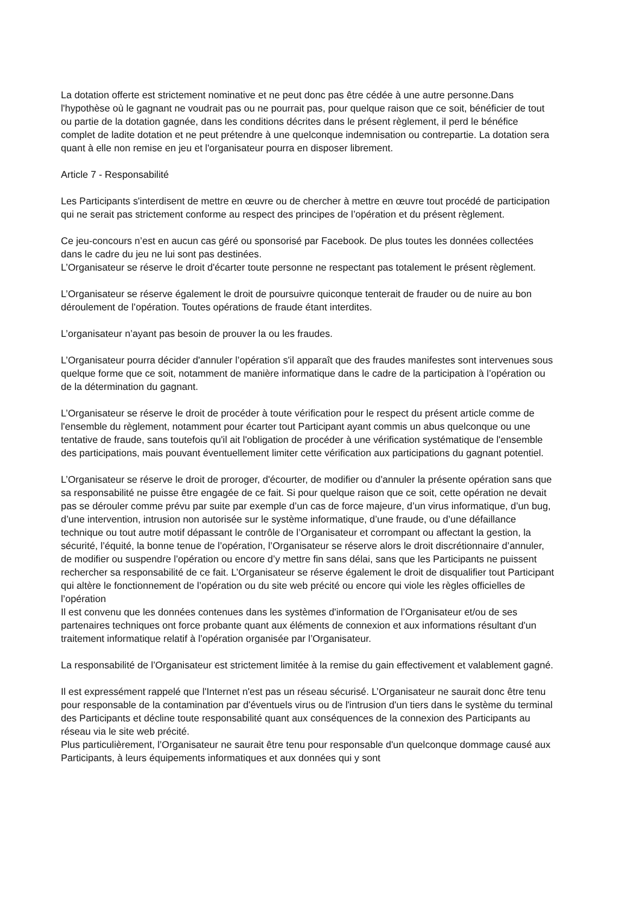La dotation offerte est strictement nominative et ne peut donc pas être cédée à une autre personne.Dans l'hypothèse où le gagnant ne voudrait pas ou ne pourrait pas, pour quelque raison que ce soit, bénéficier de tout ou partie de la dotation gagnée, dans les conditions décrites dans le présent règlement, il perd le bénéfice complet de ladite dotation et ne peut prétendre à une quelconque indemnisation ou contrepartie. La dotation sera quant à elle non remise en jeu et l'organisateur pourra en disposer librement.
Article 7 - Responsabilité
Les Participants s'interdisent de mettre en œuvre ou de chercher à mettre en œuvre tout procédé de participation qui ne serait pas strictement conforme au respect des principes de l’opération et du présent règlement.
Ce jeu-concours n’est en aucun cas géré ou sponsorisé par Facebook. De plus toutes les données collectées dans le cadre du jeu ne lui sont pas destinées.
L’Organisateur se réserve le droit d'écarter toute personne ne respectant pas totalement le présent règlement.
L’Organisateur se réserve également le droit de poursuivre quiconque tenterait de frauder ou de nuire au bon déroulement de l’opération. Toutes opérations de fraude étant interdites.
L’organisateur n’ayant pas besoin de prouver la ou les fraudes.
L’Organisateur pourra décider d'annuler l’opération s'il apparaît que des fraudes manifestes sont intervenues sous quelque forme que ce soit, notamment de manière informatique dans le cadre de la participation à l’opération ou de la détermination du gagnant.
L’Organisateur se réserve le droit de procéder à toute vérification pour le respect du présent article comme de l'ensemble du règlement, notamment pour écarter tout Participant ayant commis un abus quelconque ou une tentative de fraude, sans toutefois qu'il ait l'obligation de procéder à une vérification systématique de l'ensemble des participations, mais pouvant éventuellement limiter cette vérification aux participations du gagnant potentiel.
L’Organisateur se réserve le droit de proroger, d'écourter, de modifier ou d'annuler la présente opération sans que sa responsabilité ne puisse être engagée de ce fait. Si pour quelque raison que ce soit, cette opération ne devait pas se dérouler comme prévu par suite par exemple d’un cas de force majeure, d’un virus informatique, d’un bug, d’une intervention, intrusion non autorisée sur le système informatique, d’une fraude, ou d’une défaillance technique ou tout autre motif dépassant le contrôle de l’Organisateur et corrompant ou affectant la gestion, la sécurité, l’équité, la bonne tenue de l’opération, l’Organisateur se réserve alors le droit discrétionnaire d’annuler, de modifier ou suspendre l’opération ou encore d’y mettre fin sans délai, sans que les Participants ne puissent rechercher sa responsabilité de ce fait. L’Organisateur se réserve également le droit de disqualifier tout Participant qui altère le fonctionnement de l’opération ou du site web précité ou encore qui viole les règles officielles de l’opération
Il est convenu que les données contenues dans les systèmes d'information de l’Organisateur et/ou de ses partenaires techniques ont force probante quant aux éléments de connexion et aux informations résultant d'un traitement informatique relatif à l’opération organisée par l’Organisateur.
La responsabilité de l’Organisateur est strictement limitée à la remise du gain effectivement et valablement gagné.
Il est expressément rappelé que l'Internet n'est pas un réseau sécurisé. L’Organisateur ne saurait donc être tenu pour responsable de la contamination par d'éventuels virus ou de l'intrusion d'un tiers dans le système du terminal des Participants et décline toute responsabilité quant aux conséquences de la connexion des Participants au réseau via le site web précité.
Plus particulièrement, l’Organisateur ne saurait être tenu pour responsable d'un quelconque dommage causé aux Participants, à leurs équipements informatiques et aux données qui y sont